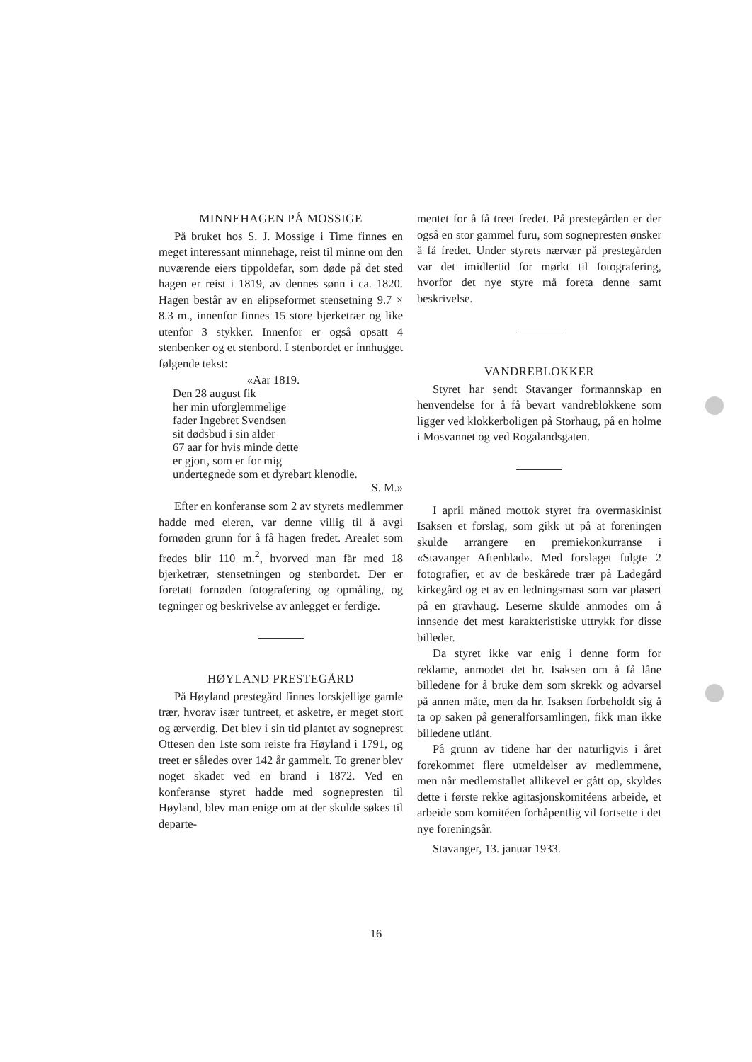MINNEHAGEN PÅ MOSSIGE
På bruket hos S. J. Mossige i Time finnes en meget interessant minnehage, reist til minne om den nuværende eiers tippoldefar, som døde på det sted hagen er reist i 1819, av dennes sønn i ca. 1820. Hagen består av en elipseformet stensetning 9.7 × 8.3 m., innenfor finnes 15 store bjerketrær og like utenfor 3 stykker. Innenfor er også opsatt 4 stenbenker og et stenbord. I stenbordet er innhugget følgende tekst:
«Aar 1819.
Den 28 august fik
her min uforglemmelige
fader Ingebret Svendsen
sit dødsbud i sin alder
67 aar for hvis minde dette
er gjort, som er for mig
undertegnede som et dyrebart klenodie.
S. M.»
Efter en konferanse som 2 av styrets medlemmer hadde med eieren, var denne villig til å avgi fornøden grunn for å få hagen fredet. Arealet som fredes blir 110 m.<sup>2</sup>, hvorved man får med 18 bjerketrær, stensetningen og stenbordet. Der er foretatt fornøden fotografering og opmåling, og tegninger og beskrivelse av anlegget er ferdige.
HØYLAND PRESTEGÅRD
På Høyland prestegård finnes forskjellige gamle trær, hvorav især tuntreet, et asketre, er meget stort og ærverdig. Det blev i sin tid plantet av sogneprest Ottesen den 1ste som reiste fra Høyland i 1791, og treet er således over 142 år gammelt. To grener blev noget skadet ved en brand i 1872. Ved en konferanse styret hadde med sognepresten til Høyland, blev man enige om at der skulde søkes til departe-
mentet for å få treet fredet. På prestegården er der også en stor gammel furu, som sognepresten ønsker å få fredet. Under styrets nærvær på prestegården var det imidlertid for mørkt til fotografering, hvorfor det nye styre må foreta denne samt beskrivelse.
VANDREBLOKKER
Styret har sendt Stavanger formannskap en henvendelse for å få bevart vandreblokkene som ligger ved klokkerboligen på Storhaug, på en holme i Mosvannet og ved Rogalandsgaten.
I april måned mottok styret fra overmaskinist Isaksen et forslag, som gikk ut på at foreningen skulde arrangere en premiekonkurranse i «Stavanger Aftenblad». Med forslaget fulgte 2 fotografier, et av de beskårede trær på Ladegård kirkegård og et av en ledningsmast som var plasert på en gravhaug. Leserne skulde anmodes om å innsende det mest karakteristiske uttrykk for disse billeder.
Da styret ikke var enig i denne form for reklame, anmodet det hr. Isaksen om å få låne billedene for å bruke dem som skrekk og advarsel på annen måte, men da hr. Isaksen forbeholdt sig å ta op saken på generalforsamlingen, fikk man ikke billedene utlånt.
På grunn av tidene har der naturligvis i året forekommet flere utmeldelser av medlemmene, men når medlemstallet allikevel er gått op, skyldes dette i første rekke agitasjonskomitéens arbeide, et arbeide som komitéen forhåpentlig vil fortsette i det nye foreningsår.
Stavanger, 13. januar 1933.
16